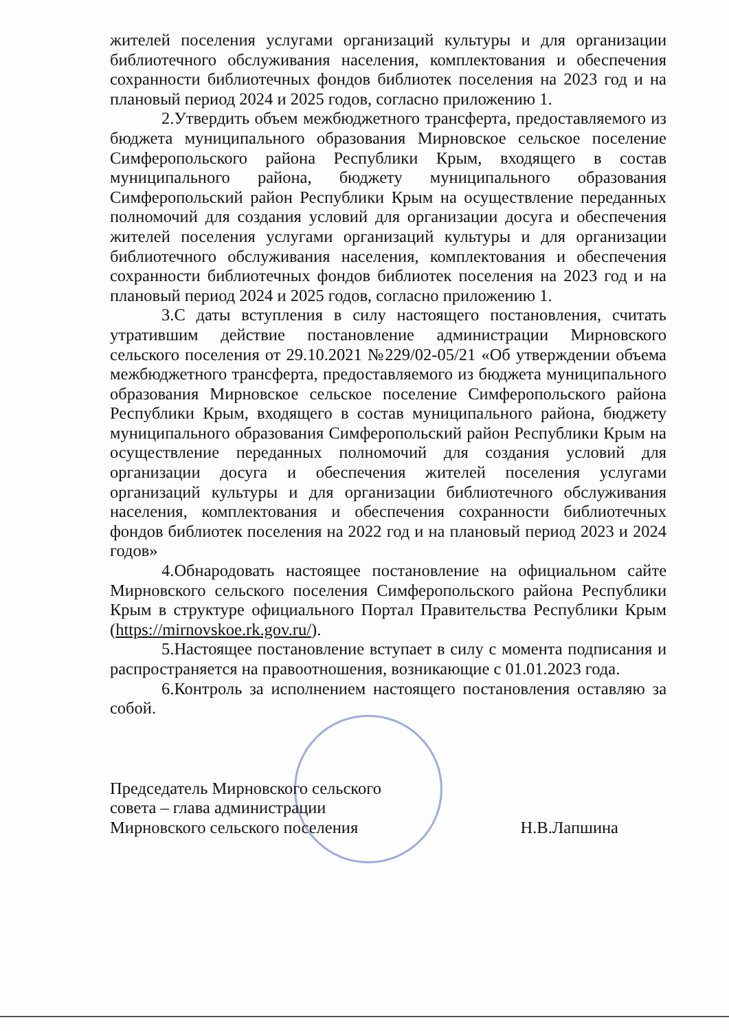жителей поселения услугами организаций культуры и для организации библиотечного обслуживания населения, комплектования и обеспечения сохранности библиотечных фондов библиотек поселения на 2023 год и на плановый период 2024 и 2025 годов, согласно приложению 1.
2.Утвердить объем межбюджетного трансферта, предоставляемого из бюджета муниципального образования Мирновское сельское поселение Симферопольского района Республики Крым, входящего в состав муниципального района, бюджету муниципального образования Симферопольский район Республики Крым на осуществление переданных полномочий для создания условий для организации досуга и обеспечения жителей поселения услугами организаций культуры и для организации библиотечного обслуживания населения, комплектования и обеспечения сохранности библиотечных фондов библиотек поселения на 2023 год и на плановый период 2024 и 2025 годов, согласно приложению 1.
3.С даты вступления в силу настоящего постановления, считать утратившим действие постановление администрации Мирновского сельского поселения от 29.10.2021 №229/02-05/21 «Об утверждении объема межбюджетного трансферта, предоставляемого из бюджета муниципального образования Мирновское сельское поселение Симферопольского района Республики Крым, входящего в состав муниципального района, бюджету муниципального образования Симферопольский район Республики Крым на осуществление переданных полномочий для создания условий для организации досуга и обеспечения жителей поселения услугами организаций культуры и для организации библиотечного обслуживания населения, комплектования и обеспечения сохранности библиотечных фондов библиотек поселения на 2022 год и на плановый период 2023 и 2024 годов»
4.Обнародовать настоящее постановление на официальном сайте Мирновского сельского поселения Симферопольского района Республики Крым в структуре официального Портал Правительства Республики Крым (https://mirnovskoe.rk.gov.ru/).
5.Настоящее постановление вступает в силу с момента подписания и распространяется на правоотношения, возникающие с 01.01.2023 года.
6.Контроль за исполнением настоящего постановления оставляю за собой.
Председатель Мирновского сельского
совета – глава администрации
Мирновского сельского поселения
Н.В.Лапшина